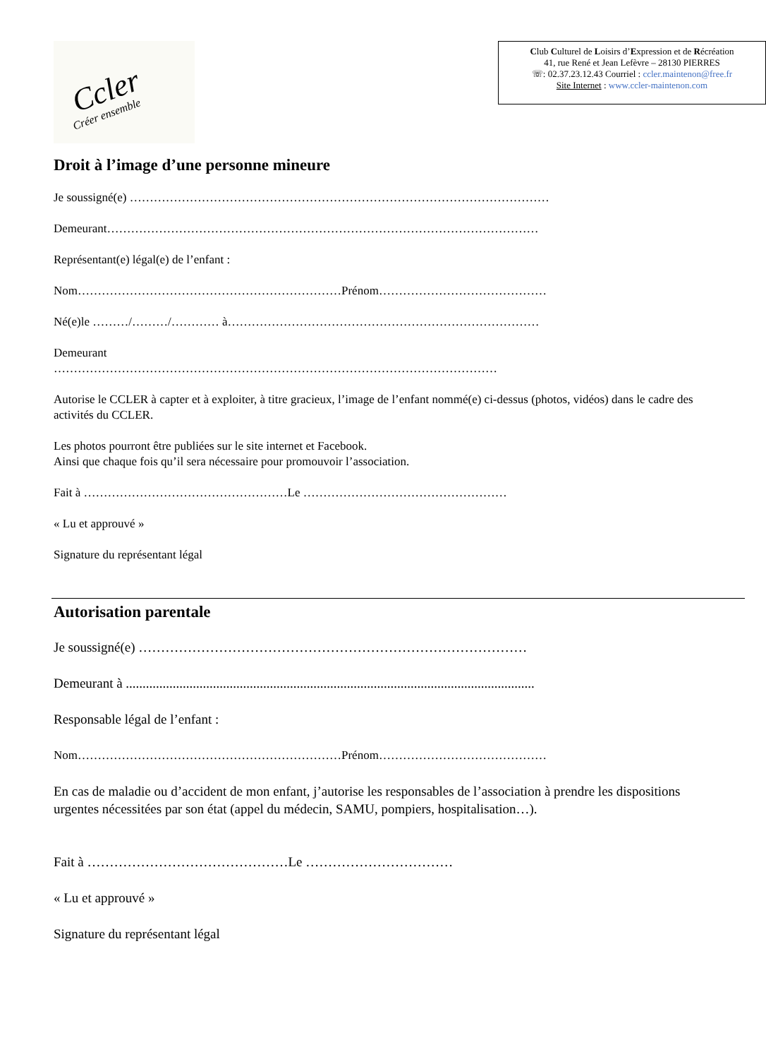Ccler
Créer ensemble
Club Culturel de Loisirs d’Expression et de Récréation
41, rue René et Jean Lefèvre – 28130 PIERRES
☏: 02.37.23.12.43 Courriel : ccler.maintenon@free.fr
Site Internet : www.ccler-maintenon.com
Droit à l’image d’une personne mineure
Je soussigné(e) ……………………………………………………………………………………………
Demeurant………………………………………………………………………………………………
Représentant(e) légal(e) de l’enfant :
Nom…………………………………………………………Prénom……………………………………
Né(e)le ………/………/………… à……………………………………………………………………
Demeurant
…………………………………………………………………………………………………
Autorise le CCLER à capter et à exploiter, à titre gracieux, l’image de l’enfant nommé(e) ci-dessus (photos, vidéos) dans le cadre des activités du CCLER.
Les photos pourront être publiées sur le site internet et Facebook.
Ainsi que chaque fois qu’il sera nécessaire pour promouvoir l’association.
Fait à ……………………………………………Le ……………………………………………
« Lu et approuvé »
Signature du représentant légal
Autorisation parentale
Je soussigné(e) ……………………………………………………………………………
Demeurant à ..........................................................................................................................
Responsable légal de l’enfant :
Nom…………………………………………………………Prénom……………………………………
En cas de maladie ou d’accident de mon enfant, j’autorise les responsables de l’association à prendre les dispositions urgentes nécessitées par son état (appel du médecin, SAMU, pompiers, hospitalisation…).
Fait à ………………………………………Le ……………………………
« Lu et approuvé »
Signature du représentant légal